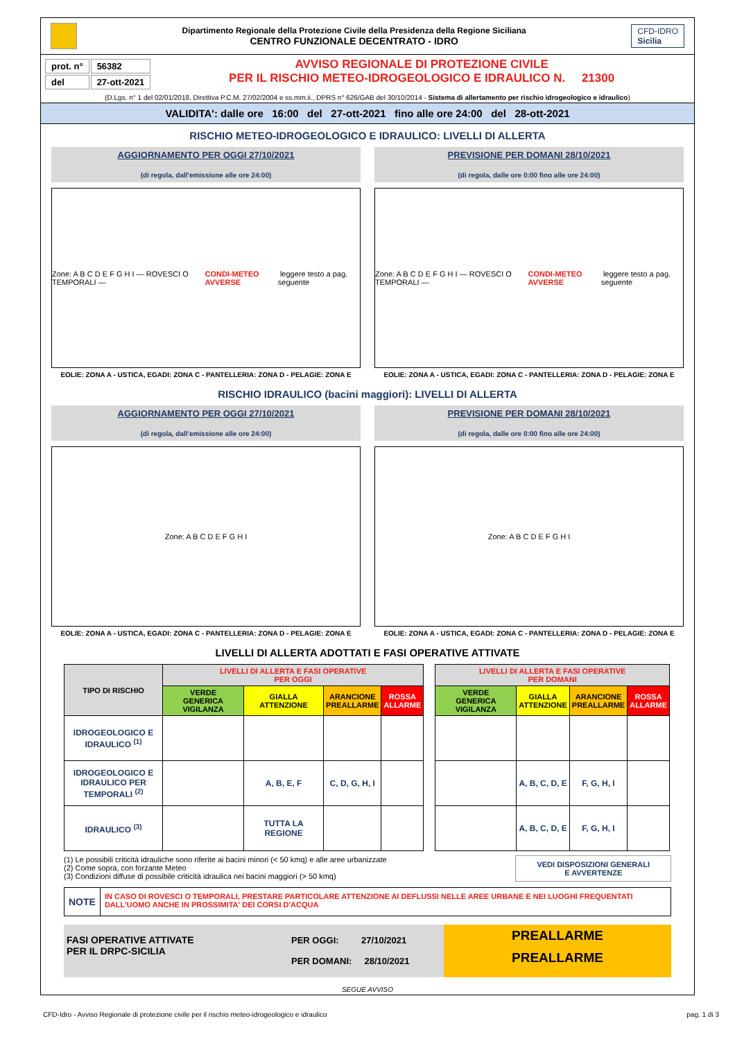Dipartimento Regionale della Protezione Civile della Presidenza della Regione Siciliana
CENTRO FUNZIONALE DECENTRATO - IDRO
CFD-IDRO
Sicilia
| prot. n° | 56382 |
| del | 27-ott-2021 |
AVVISO REGIONALE DI PROTEZIONE CIVILE
PER IL RISCHIO METEO-IDROGEOLOGICO E IDRAULICO N. 21300
(D.Lgs. n° 1 del 02/01/2018, Direttiva P.C.M. 27/02/2004 e ss.mm.ii., DPRS n° 626/GAB del 30/10/2014 - Sistema di allertamento per rischio idrogeologico e idraulico)
VALIDITA': dalle ore 16:00 del 27-ott-2021 fino alle ore 24:00 del 28-ott-2021
RISCHIO METEO-IDROGEOLOGICO E IDRAULICO: LIVELLI DI ALLERTA
AGGIORNAMENTO PER OGGI 27/10/2021
(di regola, dall'emissione alle ore 24:00)
Zone: A B C D E F G H I — ROVESCI O TEMPORALI — CONDI-METEO AVVERSE leggere testo a pag. seguente
EOLIE: ZONA A - USTICA, EGADI: ZONA C - PANTELLERIA: ZONA D - PELAGIE: ZONA E
PREVISIONE PER DOMANI 28/10/2021
(di regola, dalle ore 0:00 fino alle ore 24:00)
Zone: A B C D E F G H I — ROVESCI O TEMPORALI — CONDI-METEO AVVERSE leggere testo a pag. seguente
EOLIE: ZONA A - USTICA, EGADI: ZONA C - PANTELLERIA: ZONA D - PELAGIE: ZONA E
RISCHIO IDRAULICO (bacini maggiori): LIVELLI DI ALLERTA
AGGIORNAMENTO PER OGGI 27/10/2021
(di regola, dall'emissione alle ore 24:00)
Zone: A B C D E F G H I
EOLIE: ZONA A - USTICA, EGADI: ZONA C - PANTELLERIA: ZONA D - PELAGIE: ZONA E
PREVISIONE PER DOMANI 28/10/2021
(di regola, dalle ore 0:00 fino alle ore 24:00)
Zone: A B C D E F G H I
EOLIE: ZONA A - USTICA, EGADI: ZONA C - PANTELLERIA: ZONA D - PELAGIE: ZONA E
LIVELLI DI ALLERTA ADOTTATI E FASI OPERATIVE ATTIVATE
| TIPO DI RISCHIO | LIVELLI DI ALLERTA E FASI OPERATIVE PER OGGI | | | | | LIVELLI DI ALLERTA E FASI OPERATIVE PER DOMANI | | | |
| --- | --- | --- | --- | --- | --- | --- | --- | --- | --- |
| | VERDE GENERICA VIGILANZA | GIALLA ATTENZIONE | ARANCIONE PREALLARME | ROSSA ALLARME | | VERDE GENERICA VIGILANZA | GIALLA ATTENZIONE | ARANCIONE PREALLARME | ROSSA ALLARME |
| IDROGEOLOGICO E IDRAULICO <sup>(1)</sup> | | | | | | | | | |
| IDROGEOLOGICO E IDRAULICO PER TEMPORALI <sup>(2)</sup> | | A, B, E, F | C, D, G, H, I | | | | A, B, C, D, E | F, G, H, I | |
| IDRAULICO <sup>(3)</sup> | | TUTTA LA REGIONE | | | | | A, B, C, D, E | F, G, H, I | |
(1) Le possibili criticità idrauliche sono riferite ai bacini minori (< 50 kmq) e alle aree urbanizzate
(2) Come sopra, con forzante Meteo
(3) Condizioni diffuse di possibile criticità idraulica nei bacini maggiori (> 50 kmq)
VEDI DISPOSIZIONI GENERALI
E AVVERTENZE
NOTE
IN CASO DI ROVESCI O TEMPORALI, PRESTARE PARTICOLARE ATTENZIONE AI DEFLUSSI NELLE AREE URBANE E NEI LUOGHI FREQUENTATI DALL'UOMO ANCHE IN PROSSIMITA' DEI CORSI D'ACQUA
FASI OPERATIVE ATTIVATE
PER IL DRPC-SICILIA
PER OGGI: 27/10/2021
PER DOMANI: 28/10/2021
PREALLARME
PREALLARME
SEGUE AVVISO
CFD-Idro - Avviso Regionale di protezione civile per il rischio meteo-idrogeologico e idraulico pag. 1 di 3